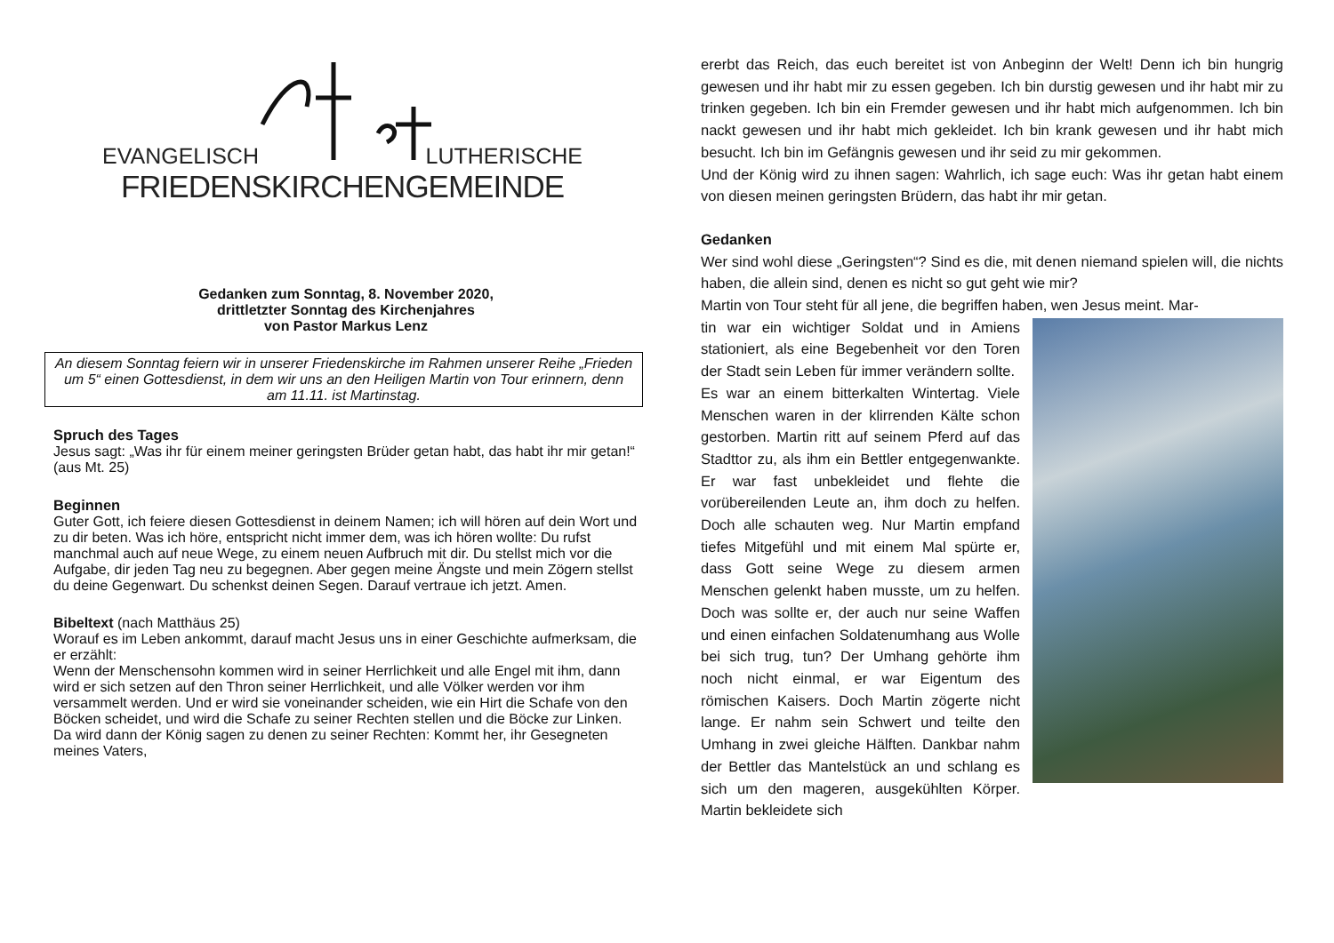EVANGELISCH LUTHERISCHE
FRIEDENSKIRCHENGEMEINDE
Gedanken zum Sonntag, 8. November 2020,
drittletzter Sonntag des Kirchenjahres
von Pastor Markus Lenz
An diesem Sonntag feiern wir in unserer Friedenskirche im Rahmen unserer Reihe „Frieden um 5“ einen Gottesdienst, in dem wir uns an den Heiligen Martin von Tour erinnern, denn am 11.11. ist Martinstag.
Spruch des Tages
Jesus sagt: „Was ihr für einem meiner geringsten Brüder getan habt, das habt ihr mir getan!“ (aus Mt. 25)
Beginnen
Guter Gott, ich feiere diesen Gottesdienst in deinem Namen; ich will hören auf dein Wort und zu dir beten. Was ich höre, entspricht nicht immer dem, was ich hören wollte: Du rufst manchmal auch auf neue Wege, zu einem neuen Aufbruch mit dir. Du stellst mich vor die Aufgabe, dir jeden Tag neu zu begegnen. Aber gegen meine Ängste und mein Zögern stellst du deine Gegenwart. Du schenkst deinen Segen. Darauf vertraue ich jetzt. Amen.
Bibeltext (nach Matthäus 25)
Worauf es im Leben ankommt, darauf macht Jesus uns in einer Geschichte aufmerksam, die er erzählt:
Wenn der Menschensohn kommen wird in seiner Herrlichkeit und alle Engel mit ihm, dann wird er sich setzen auf den Thron seiner Herrlichkeit, und alle Völker werden vor ihm versammelt werden. Und er wird sie voneinander scheiden, wie ein Hirt die Schafe von den Böcken scheidet, und wird die Schafe zu seiner Rechten stellen und die Böcke zur Linken. Da wird dann der König sagen zu denen zu seiner Rechten: Kommt her, ihr Gesegneten meines Vaters,
ererbt das Reich, das euch bereitet ist von Anbeginn der Welt! Denn ich bin hungrig gewesen und ihr habt mir zu essen gegeben. Ich bin durstig gewesen und ihr habt mir zu trinken gegeben. Ich bin ein Fremder gewesen und ihr habt mich aufgenommen. Ich bin nackt gewesen und ihr habt mich gekleidet. Ich bin krank gewesen und ihr habt mich besucht. Ich bin im Gefängnis gewesen und ihr seid zu mir gekommen.
Und der König wird zu ihnen sagen: Wahrlich, ich sage euch: Was ihr getan habt einem von diesen meinen geringsten Brüdern, das habt ihr mir getan.
Gedanken
Wer sind wohl diese „Geringsten“? Sind es die, mit denen niemand spielen will, die nichts haben, die allein sind, denen es nicht so gut geht wie mir?
Martin von Tour steht für all jene, die begriffen haben, wen Jesus meint. Mar-
tin war ein wichtiger Soldat und in Amiens stationiert, als eine Begebenheit vor den Toren der Stadt sein Leben für immer verändern sollte.
Es war an einem bitterkalten Wintertag. Viele Menschen waren in der klirrenden Kälte schon gestorben. Martin ritt auf seinem Pferd auf das Stadttor zu, als ihm ein Bettler entgegenwankte. Er war fast unbekleidet und flehte die vorübereilenden Leute an, ihm doch zu helfen. Doch alle schauten weg. Nur Martin empfand tiefes Mitgefühl und mit einem Mal spürte er, dass Gott seine Wege zu diesem armen Menschen gelenkt haben musste, um zu helfen. Doch was sollte er, der auch nur seine Waffen und einen einfachen Soldatenumhang aus Wolle bei sich trug, tun? Der Umhang gehörte ihm noch nicht einmal, er war Eigentum des römischen Kaisers. Doch Martin zögerte nicht lange. Er nahm sein Schwert und teilte den Umhang in zwei gleiche Hälften. Dankbar nahm der Bettler das Mantelstück an und schlang es sich um den mageren, ausgekühlten Körper. Martin bekleidete sich